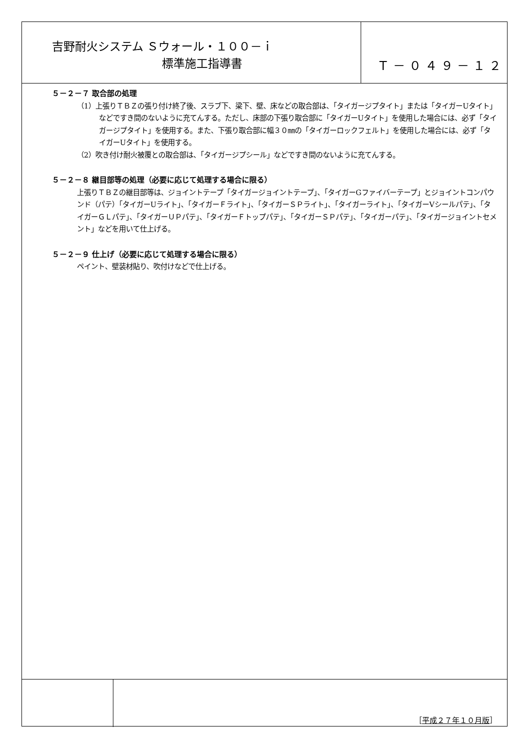吉野耐火システム Ｓウォール・１００－ｉ
標準施工指導書
Ｔ－０４９－１２
５－２－７ 取合部の処理
（1）上張りＴＢＺの張り付け終了後、スラブ下、梁下、壁、床などの取合部は、「タイガージプタイト」または「タイガーUタイト」などですき間のないように充てんする。ただし、床部の下張り取合部に「タイガーUタイト」を使用した場合には、必ず「タイガージプタイト」を使用する。また、下張り取合部に幅３０㎜の「タイガーロックフェルト」を使用した場合には、必ず「タイガーUタイト」を使用する。
（2）吹き付け耐火被覆との取合部は、「タイガージプシール」などですき間のないように充てんする。
５－２－８ 継目部等の処理（必要に応じて処理する場合に限る）
上張りＴＢＺの継目部等は、ジョイントテープ「タイガージョイントテープ」、「タイガーGファイバーテープ」とジョイントコンパウンド（パテ）「タイガーUライト」、「タイガーＦライト」、「タイガーＳＰライト」、「タイガーライト」、「タイガーVシールパテ」、「タイガーＧＬパテ」、「タイガーＵＰパテ」、「タイガーＦトップパテ」、「タイガーＳＰパテ」、「タイガーパテ」、「タイガージョイントセメント」などを用いて仕上げる。
５－２－９ 仕上げ（必要に応じて処理する場合に限る）
ペイント、壁装材貼り、吹付けなどで仕上げる。
［平成２７年１０月版］